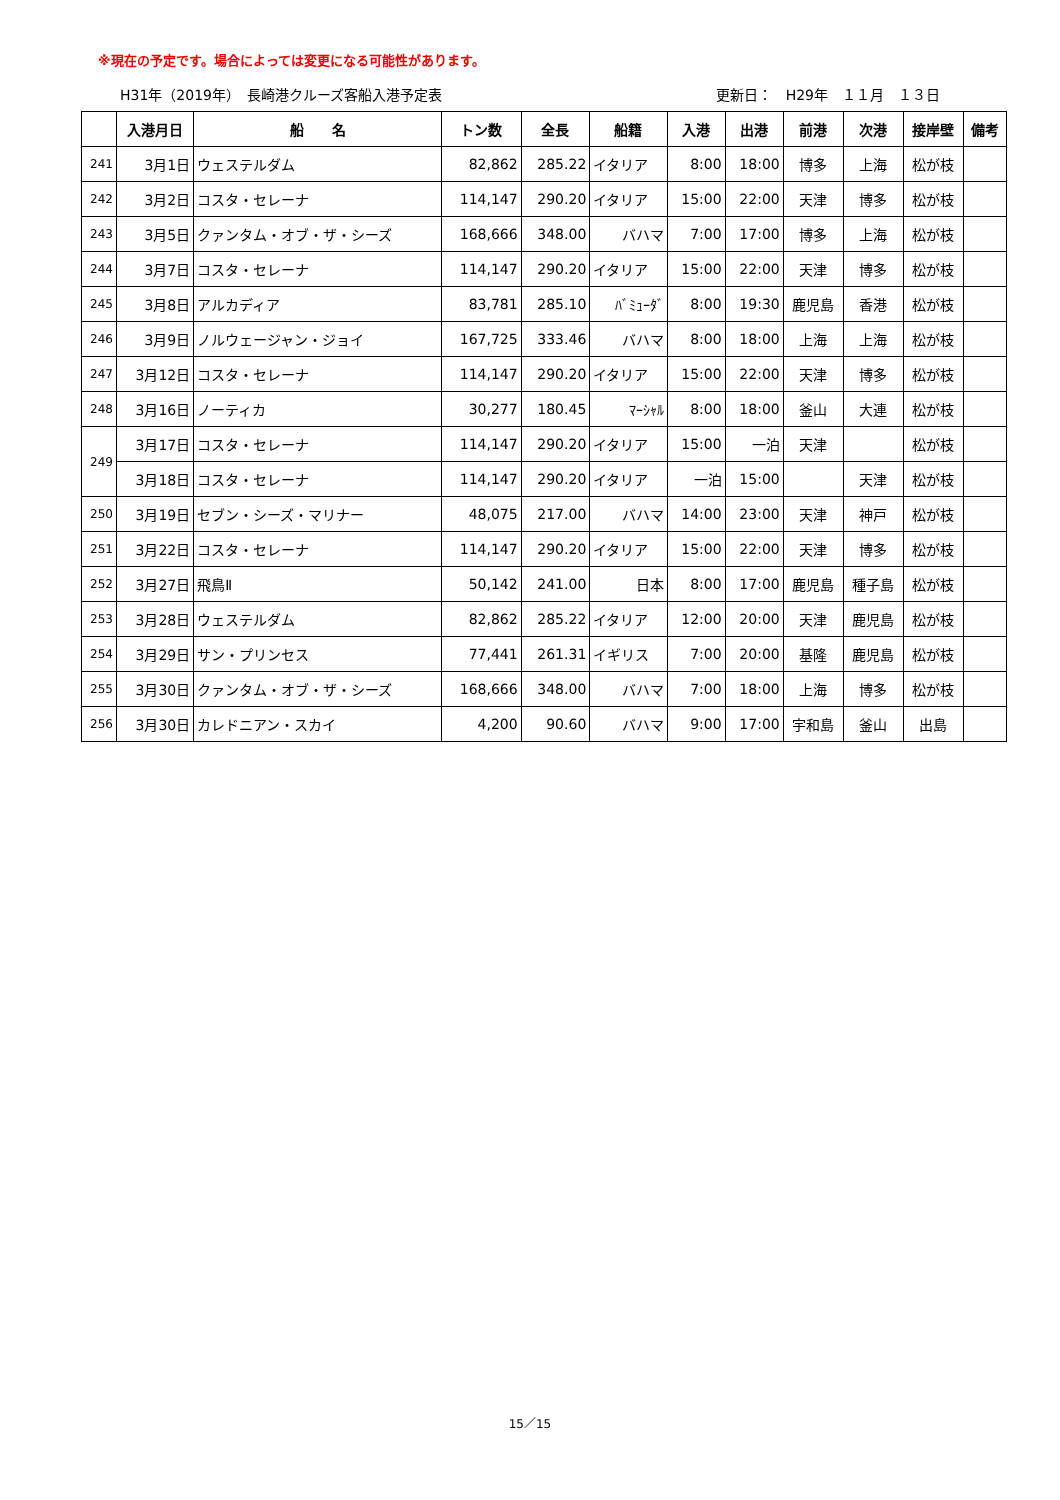※現在の予定です。場合によっては変更になる可能性があります。
H31年（2019年）　長崎港クルーズ客船入港予定表 更新日：　H29年　１１月　１３日
| | 入港月日 | 船 名 | トン数 | 全長 | 船籍 | 入港 | 出港 | 前港 | 次港 | 接岸壁 | 備考 |
| --- | --- | --- | --- | --- | --- | --- | --- | --- | --- | --- | --- |
| 241 | 3月1日 | ウェステルダム | 82,862 | 285.22 | イタリア | 8:00 | 18:00 | 博多 | 上海 | 松が枝 | |
| 242 | 3月2日 | コスタ・セレーナ | 114,147 | 290.20 | イタリア | 15:00 | 22:00 | 天津 | 博多 | 松が枝 | |
| 243 | 3月5日 | クァンタム・オブ・ザ・シーズ | 168,666 | 348.00 | バハマ | 7:00 | 17:00 | 博多 | 上海 | 松が枝 | |
| 244 | 3月7日 | コスタ・セレーナ | 114,147 | 290.20 | イタリア | 15:00 | 22:00 | 天津 | 博多 | 松が枝 | |
| 245 | 3月8日 | アルカディア | 83,781 | 285.10 | ﾊﾞﾐｭｰﾀﾞ | 8:00 | 19:30 | 鹿児島 | 香港 | 松が枝 | |
| 246 | 3月9日 | ノルウェージャン・ジョイ | 167,725 | 333.46 | バハマ | 8:00 | 18:00 | 上海 | 上海 | 松が枝 | |
| 247 | 3月12日 | コスタ・セレーナ | 114,147 | 290.20 | イタリア | 15:00 | 22:00 | 天津 | 博多 | 松が枝 | |
| 248 | 3月16日 | ノーティカ | 30,277 | 180.45 | ﾏｰｼｬﾙ | 8:00 | 18:00 | 釜山 | 大連 | 松が枝 | |
| 249 | 3月17日 | コスタ・セレーナ | 114,147 | 290.20 | イタリア | 15:00 | 一泊 | 天津 | | 松が枝 | |
| | 3月18日 | コスタ・セレーナ | 114,147 | 290.20 | イタリア | 一泊 | 15:00 | | 天津 | 松が枝 | |
| 250 | 3月19日 | セブン・シーズ・マリナー | 48,075 | 217.00 | バハマ | 14:00 | 23:00 | 天津 | 神戸 | 松が枝 | |
| 251 | 3月22日 | コスタ・セレーナ | 114,147 | 290.20 | イタリア | 15:00 | 22:00 | 天津 | 博多 | 松が枝 | |
| 252 | 3月27日 | 飛鳥Ⅱ | 50,142 | 241.00 | 日本 | 8:00 | 17:00 | 鹿児島 | 種子島 | 松が枝 | |
| 253 | 3月28日 | ウェステルダム | 82,862 | 285.22 | イタリア | 12:00 | 20:00 | 天津 | 鹿児島 | 松が枝 | |
| 254 | 3月29日 | サン・プリンセス | 77,441 | 261.31 | イギリス | 7:00 | 20:00 | 基隆 | 鹿児島 | 松が枝 | |
| 255 | 3月30日 | クァンタム・オブ・ザ・シーズ | 168,666 | 348.00 | バハマ | 7:00 | 18:00 | 上海 | 博多 | 松が枝 | |
| 256 | 3月30日 | カレドニアン・スカイ | 4,200 | 90.60 | バハマ | 9:00 | 17:00 | 宇和島 | 釜山 | 出島 | |
15／15